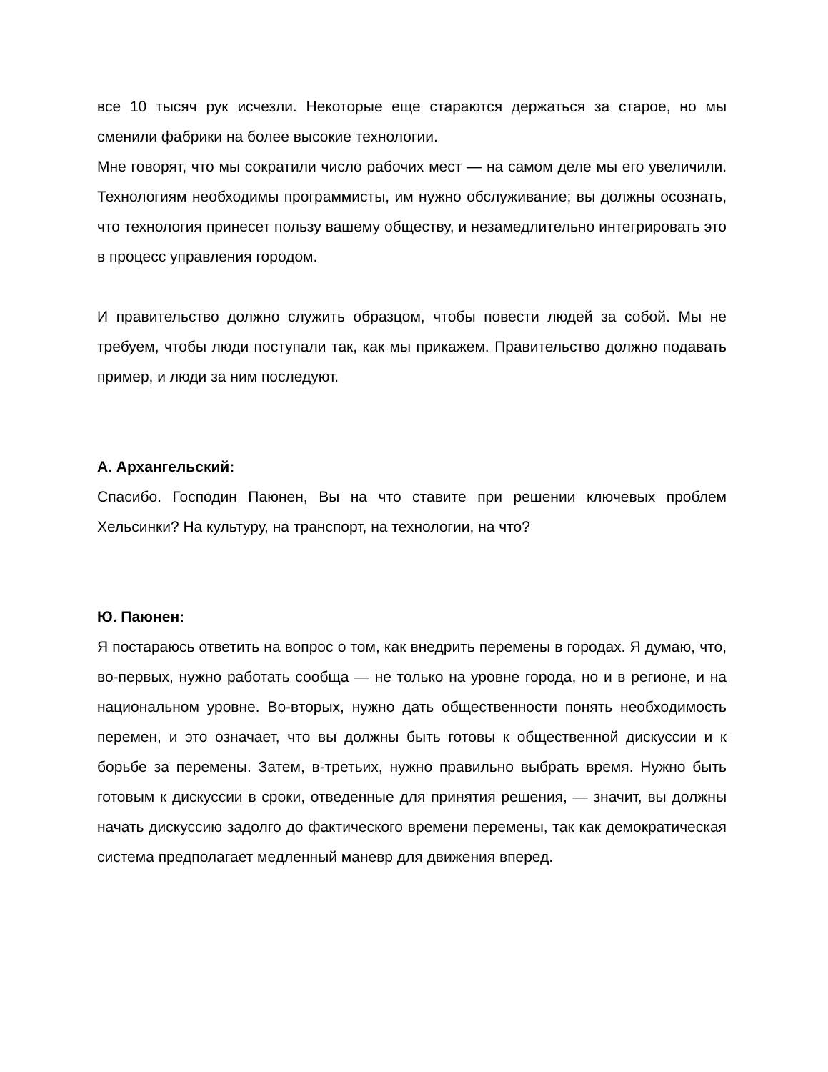все 10 тысяч рук исчезли. Некоторые еще стараются держаться за старое, но мы сменили фабрики на более высокие технологии.
Мне говорят, что мы сократили число рабочих мест — на самом деле мы его увеличили. Технологиям необходимы программисты, им нужно обслуживание; вы должны осознать, что технология принесет пользу вашему обществу, и незамедлительно интегрировать это в процесс управления городом.
И правительство должно служить образцом, чтобы повести людей за собой. Мы не требуем, чтобы люди поступали так, как мы прикажем. Правительство должно подавать пример, и люди за ним последуют.
А. Архангельский:
Спасибо. Господин Паюнен, Вы на что ставите при решении ключевых проблем Хельсинки? На культуру, на транспорт, на технологии, на что?
Ю. Паюнен:
Я постараюсь ответить на вопрос о том, как внедрить перемены в городах. Я думаю, что, во-первых, нужно работать сообща — не только на уровне города, но и в регионе, и на национальном уровне. Во-вторых, нужно дать общественности понять необходимость перемен, и это означает, что вы должны быть готовы к общественной дискуссии и к борьбе за перемены. Затем, в-третьих, нужно правильно выбрать время. Нужно быть готовым к дискуссии в сроки, отведенные для принятия решения, — значит, вы должны начать дискуссию задолго до фактического времени перемены, так как демократическая система предполагает медленный маневр для движения вперед.